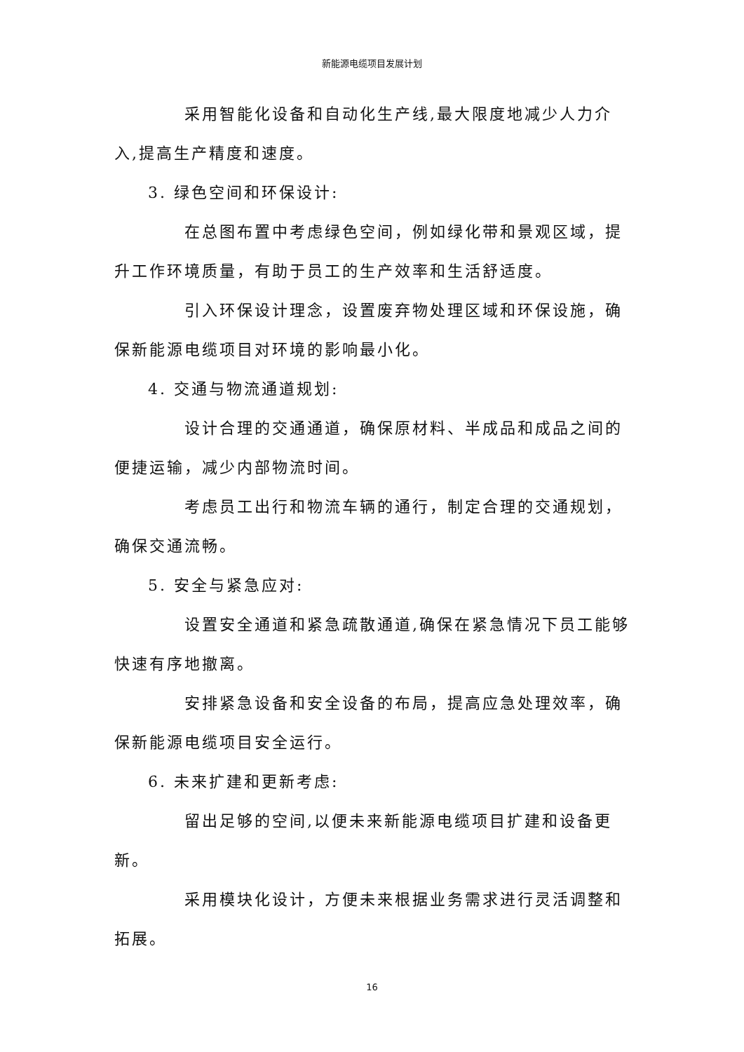新能源电缆项目发展计划
采用智能化设备和自动化生产线,最大限度地减少人力介入,提高生产精度和速度。
3. 绿色空间和环保设计:
在总图布置中考虑绿色空间，例如绿化带和景观区域，提升工作环境质量，有助于员工的生产效率和生活舒适度。
引入环保设计理念，设置废弃物处理区域和环保设施，确保新能源电缆项目对环境的影响最小化。
4. 交通与物流通道规划:
设计合理的交通通道，确保原材料、半成品和成品之间的便捷运输，减少内部物流时间。
考虑员工出行和物流车辆的通行，制定合理的交通规划，确保交通流畅。
5. 安全与紧急应对:
设置安全通道和紧急疏散通道,确保在紧急情况下员工能够快速有序地撤离。
安排紧急设备和安全设备的布局，提高应急处理效率，确保新能源电缆项目安全运行。
6. 未来扩建和更新考虑:
留出足够的空间,以便未来新能源电缆项目扩建和设备更新。
采用模块化设计，方便未来根据业务需求进行灵活调整和拓展。
16